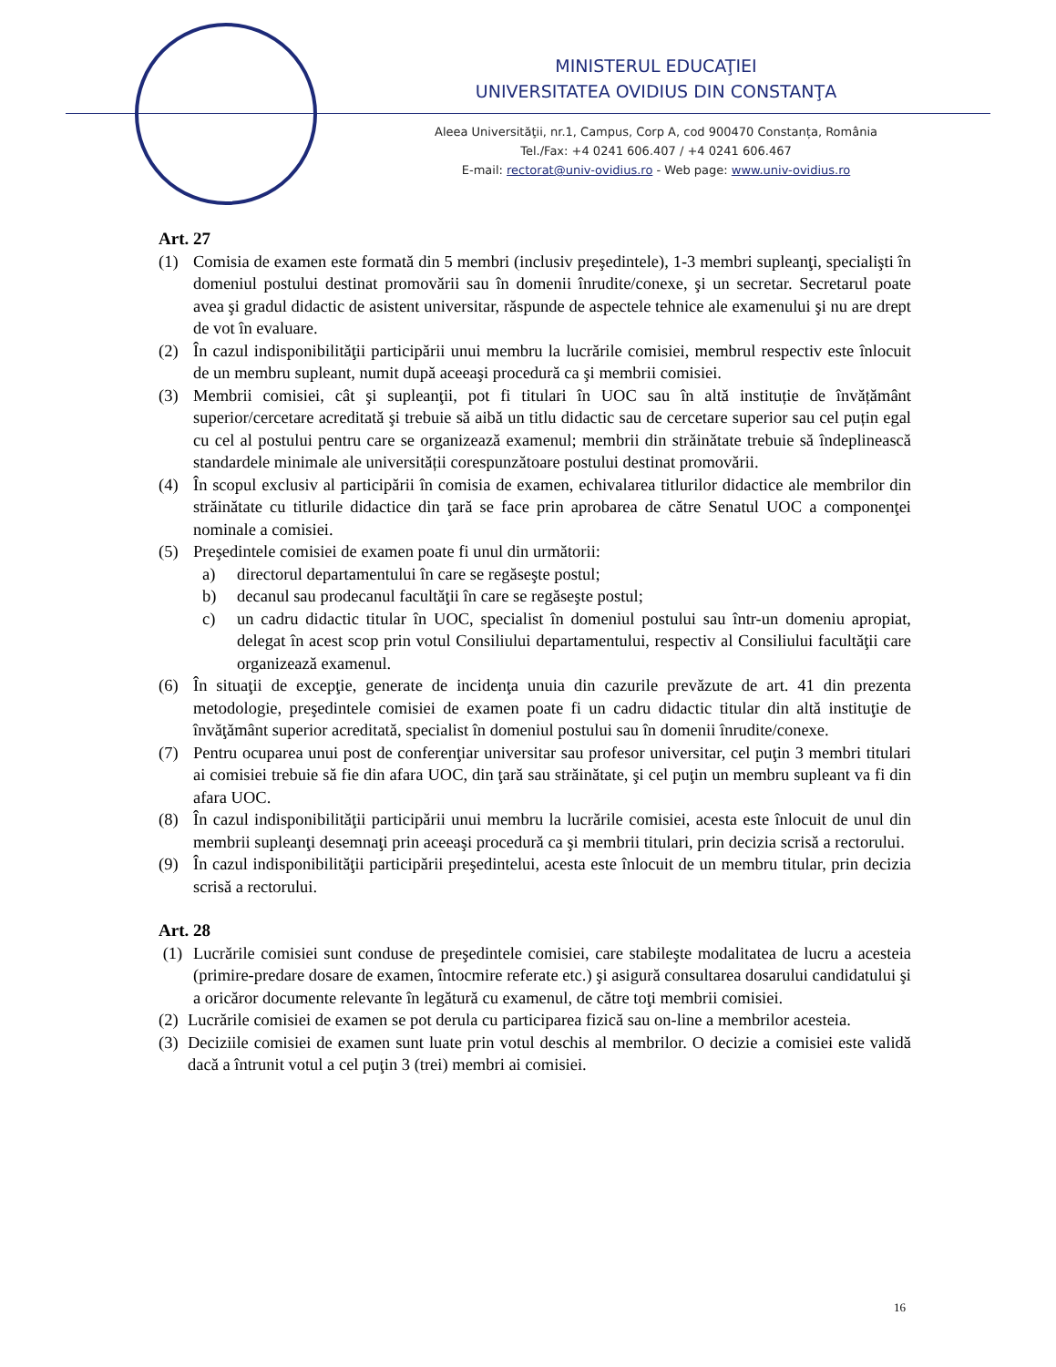MINISTERUL EDUCAŢIEI
UNIVERSITATEA OVIDIUS DIN CONSTANŢA
Aleea Universităţii, nr.1, Campus, Corp A, cod 900470 Constanța, România
Tel./Fax: +4 0241 606.407 / +4 0241 606.467
E-mail: rectorat@univ-ovidius.ro - Web page: www.univ-ovidius.ro
Art. 27
(1) Comisia de examen este formată din 5 membri (inclusiv preşedintele), 1-3 membri supleanţi, specialişti în domeniul postului destinat promovării sau în domenii înrudite/conexe, şi un secretar. Secretarul poate avea şi gradul didactic de asistent universitar, răspunde de aspectele tehnice ale examenului şi nu are drept de vot în evaluare.
(2) În cazul indisponibilităţii participării unui membru la lucrările comisiei, membrul respectiv este înlocuit de un membru supleant, numit după aceeaşi procedură ca şi membrii comisiei.
(3) Membrii comisiei, cât şi supleanţii, pot fi titulari în UOC sau în altă instituție de învățământ superior/cercetare acreditată şi trebuie să aibă un titlu didactic sau de cercetare superior sau cel puțin egal cu cel al postului pentru care se organizează examenul; membrii din străinătate trebuie să îndeplinească standardele minimale ale universității corespunzătoare postului destinat promovării.
(4) În scopul exclusiv al participării în comisia de examen, echivalarea titlurilor didactice ale membrilor din străinătate cu titlurile didactice din ţară se face prin aprobarea de către Senatul UOC a componenţei nominale a comisiei.
(5) Preşedintele comisiei de examen poate fi unul din următorii:
a) directorul departamentului în care se regăseşte postul;
b) decanul sau prodecanul facultăţii în care se regăseşte postul;
c) un cadru didactic titular în UOC, specialist în domeniul postului sau într-un domeniu apropiat, delegat în acest scop prin votul Consiliului departamentului, respectiv al Consiliului facultăţii care organizează examenul.
(6) În situaţii de excepţie, generate de incidenţa unuia din cazurile prevăzute de art. 41 din prezenta metodologie, preşedintele comisiei de examen poate fi un cadru didactic titular din altă instituţie de învăţământ superior acreditată, specialist în domeniul postului sau în domenii înrudite/conexe.
(7) Pentru ocuparea unui post de conferenţiar universitar sau profesor universitar, cel puţin 3 membri titulari ai comisiei trebuie să fie din afara UOC, din ţară sau străinătate, şi cel puţin un membru supleant va fi din afara UOC.
(8) În cazul indisponibilităţii participării unui membru la lucrările comisiei, acesta este înlocuit de unul din membrii supleanţi desemnaţi prin aceeaşi procedură ca şi membrii titulari, prin decizia scrisă a rectorului.
(9) În cazul indisponibilităţii participării preşedintelui, acesta este înlocuit de un membru titular, prin decizia scrisă a rectorului.
Art. 28
(1) Lucrările comisiei sunt conduse de preşedintele comisiei, care stabileşte modalitatea de lucru a acesteia (primire-predare dosare de examen, întocmire referate etc.) şi asigură consultarea dosarului candidatului şi a oricăror documente relevante în legătură cu examenul, de către toţi membrii comisiei.
(2) Lucrările comisiei de examen se pot derula cu participarea fizică sau on-line a membrilor acesteia.
(3) Deciziile comisiei de examen sunt luate prin votul deschis al membrilor. O decizie a comisiei este validă dacă a întrunit votul a cel puţin 3 (trei) membri ai comisiei.
16